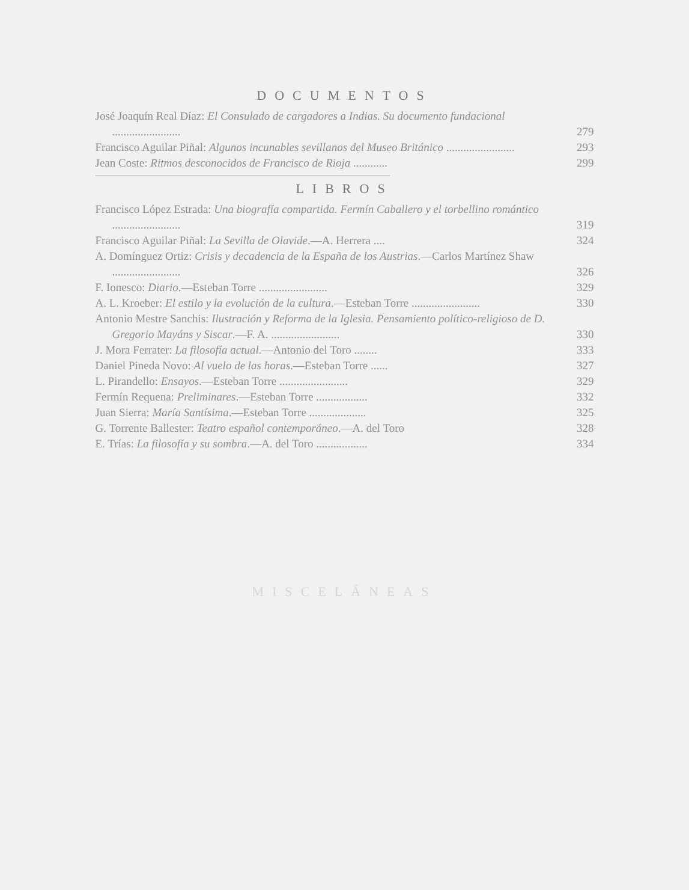DOCUMENTOS
José Joaquín Real Díaz: El Consulado de cargadores a Indias. Su documento fundacional ........................
279
Francisco Aguilar Piñal: Algunos incunables sevillanos del Museo Británico ........................
293
Jean Coste: Ritmos desconocidos de Francisco de Rioja ............
299
LIBROS
Francisco López Estrada: Una biografía compartida. Fermín Caballero y el torbellino romántico ........................
319
Francisco Aguilar Piñal: La Sevilla de Olavide.—A. Herrera ....
324
A. Domínguez Ortiz: Crisis y decadencia de la España de los Austrias.—Carlos Martínez Shaw ........................
326
F. Ionesco: Diario.—Esteban Torre ........................
329
A. L. Kroeber: El estilo y la evolución de la cultura.—Esteban Torre ........................
330
Antonio Mestre Sanchis: Ilustración y Reforma de la Iglesia. Pensamiento político-religioso de D. Gregorio Mayáns y Siscar.—F. A. ........................
330
J. Mora Ferrater: La filosofía actual.—Antonio del Toro ........
333
Daniel Pineda Novo: Al vuelo de las horas.—Esteban Torre ......
327
L. Pirandello: Ensayos.—Esteban Torre ........................
329
Fermín Requena: Preliminares.—Esteban Torre ..................
332
Juan Sierra: María Santísima.—Esteban Torre ....................
325
G. Torrente Ballester: Teatro español contemporáneo.—A. del Toro
328
E. Trías: La filosofía y su sombra.—A. del Toro ..................
334
MISCELÁNEAS